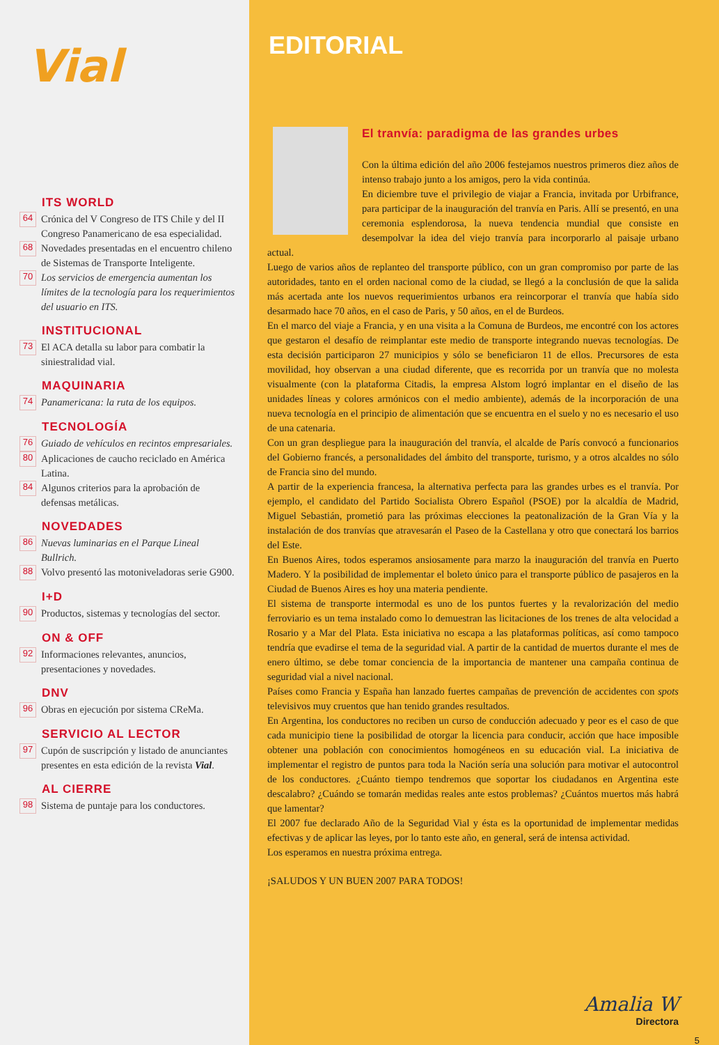Vial
ITS WORLD
64 Crónica del V Congreso de ITS Chile y del II Congreso Panamericano de esa especialidad.
68 Novedades presentadas en el encuentro chileno de Sistemas de Transporte Inteligente.
70 Los servicios de emergencia aumentan los límites de la tecnología para los requerimientos del usuario en ITS.
INSTITUCIONAL
73 El ACA detalla su labor para combatir la siniestralidad vial.
MAQUINARIA
74 Panamericana: la ruta de los equipos.
TECNOLOGÍA
76 Guiado de vehículos en recintos empresariales.
80 Aplicaciones de caucho reciclado en América Latina.
84 Algunos criterios para la aprobación de defensas metálicas.
NOVEDADES
86 Nuevas luminarias en el Parque Lineal Bullrich.
88 Volvo presentó las motoniveladoras serie G900.
I+D
90 Productos, sistemas y tecnologías del sector.
ON & OFF
92 Informaciones relevantes, anuncios, presentaciones y novedades.
DNV
96 Obras en ejecución por sistema CReMa.
SERVICIO AL LECTOR
97 Cupón de suscripción y listado de anunciantes presentes en esta edición de la revista Vial.
AL CIERRE
98 Sistema de puntaje para los conductores.
EDITORIAL
El tranvía: paradigma de las grandes urbes
Con la última edición del año 2006 festejamos nuestros primeros diez años de intenso trabajo junto a los amigos, pero la vida continúa.
En diciembre tuve el privilegio de viajar a Francia, invitada por Urbifrance, para participar de la inauguración del tranvía en Paris. Allí se presentó, en una ceremonia esplendorosa, la nueva tendencia mundial que consiste en desempolvar la idea del viejo tranvía para incorporarlo al paisaje urbano actual.
Luego de varios años de replanteo del transporte público, con un gran compromiso por parte de las autoridades, tanto en el orden nacional como de la ciudad, se llegó a la conclusión de que la salida más acertada ante los nuevos requerimientos urbanos era reincorporar el tranvía que había sido desarmado hace 70 años, en el caso de Paris, y 50 años, en el de Burdeos.
En el marco del viaje a Francia, y en una visita a la Comuna de Burdeos, me encontré con los actores que gestaron el desafío de reimplantar este medio de transporte integrando nuevas tecnologías. De esta decisión participaron 27 municipios y sólo se beneficiaron 11 de ellos. Precursores de esta movilidad, hoy observan a una ciudad diferente, que es recorrida por un tranvía que no molesta visualmente (con la plataforma Citadis, la empresa Alstom logró implantar en el diseño de las unidades líneas y colores armónicos con el medio ambiente), además de la incorporación de una nueva tecnología en el principio de alimentación que se encuentra en el suelo y no es necesario el uso de una catenaria.
Con un gran despliegue para la inauguración del tranvía, el alcalde de París convocó a funcionarios del Gobierno francés, a personalidades del ámbito del transporte, turismo, y a otros alcaldes no sólo de Francia sino del mundo.
A partir de la experiencia francesa, la alternativa perfecta para las grandes urbes es el tranvía. Por ejemplo, el candidato del Partido Socialista Obrero Español (PSOE) por la alcaldía de Madrid, Miguel Sebastián, prometió para las próximas elecciones la peatonalización de la Gran Vía y la instalación de dos tranvías que atravesarán el Paseo de la Castellana y otro que conectará los barrios del Este.
En Buenos Aires, todos esperamos ansiosamente para marzo la inauguración del tranvía en Puerto Madero. Y la posibilidad de implementar el boleto único para el transporte público de pasajeros en la Ciudad de Buenos Aires es hoy una materia pendiente.
El sistema de transporte intermodal es uno de los puntos fuertes y la revalorización del medio ferroviario es un tema instalado como lo demuestran las licitaciones de los trenes de alta velocidad a Rosario y a Mar del Plata. Esta iniciativa no escapa a las plataformas políticas, así como tampoco tendría que evadirse el tema de la seguridad vial. A partir de la cantidad de muertos durante el mes de enero último, se debe tomar conciencia de la importancia de mantener una campaña continua de seguridad vial a nivel nacional.
Países como Francia y España han lanzado fuertes campañas de prevención de accidentes con spots televisivos muy cruentos que han tenido grandes resultados.
En Argentina, los conductores no reciben un curso de conducción adecuado y peor es el caso de que cada municipio tiene la posibilidad de otorgar la licencia para conducir, acción que hace imposible obtener una población con conocimientos homogéneos en su educación vial. La iniciativa de implementar el registro de puntos para toda la Nación sería una solución para motivar el autocontrol de los conductores. ¿Cuánto tiempo tendremos que soportar los ciudadanos en Argentina este descalabro? ¿Cuándo se tomarán medidas reales ante estos problemas? ¿Cuántos muertos más habrá que lamentar?
El 2007 fue declarado Año de la Seguridad Vial y ésta es la oportunidad de implementar medidas efectivas y de aplicar las leyes, por lo tanto este año, en general, será de intensa actividad.
Los esperamos en nuestra próxima entrega.
¡SALUDOS Y UN BUEN 2007 PARA TODOS!
Amalia W
Directora
5